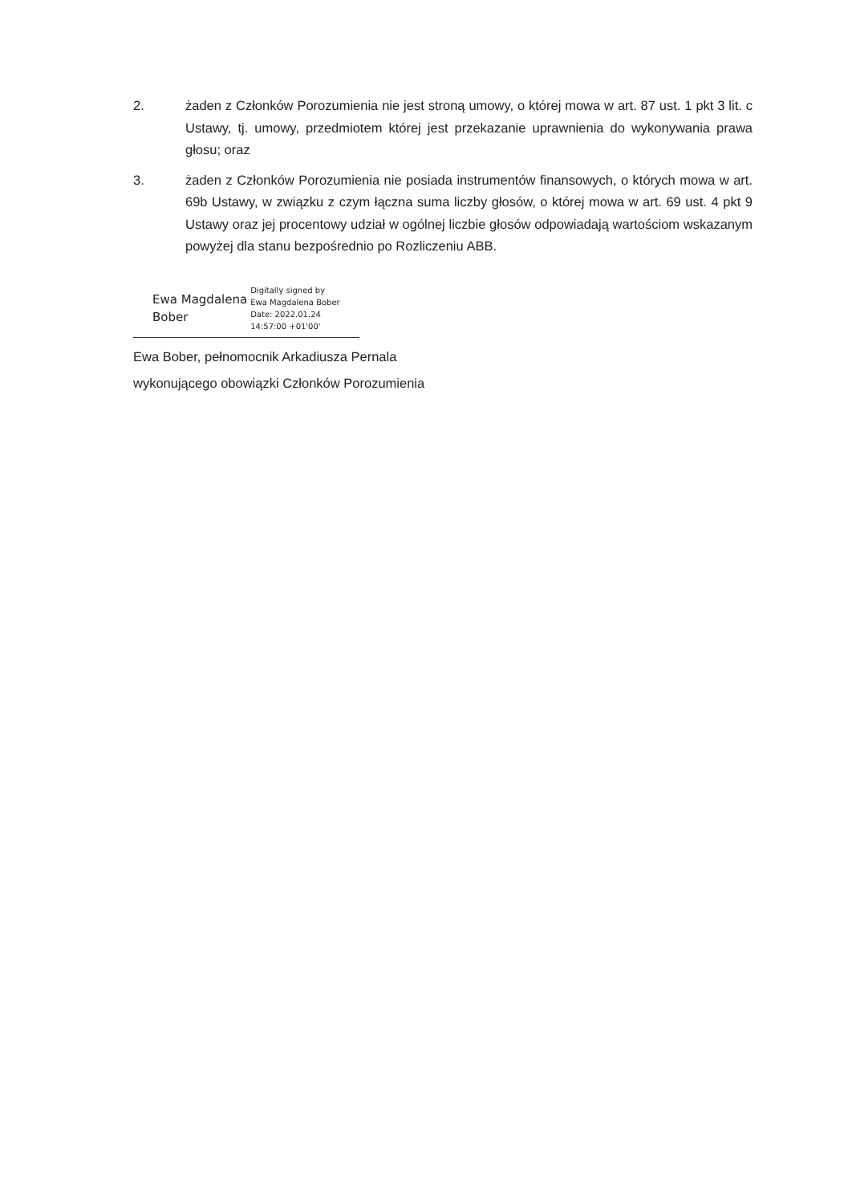2. żaden z Członków Porozumienia nie jest stroną umowy, o której mowa w art. 87 ust. 1 pkt 3 lit. c Ustawy, tj. umowy, przedmiotem której jest przekazanie uprawnienia do wykonywania prawa głosu; oraz
3. żaden z Członków Porozumienia nie posiada instrumentów finansowych, o których mowa w art. 69b Ustawy, w związku z czym łączna suma liczby głosów, o której mowa w art. 69 ust. 4 pkt 9 Ustawy oraz jej procentowy udział w ogólnej liczbie głosów odpowiadają wartościom wskazanym powyżej dla stanu bezpośrednio po Rozliczeniu ABB.
Ewa Magdalena
Bober
Digitally signed by
Ewa Magdalena Bober
Date: 2022.01.24
14:57:00 +01'00'
Ewa Bober, pełnomocnik Arkadiusza Pernala
wykonującego obowiązki Członków Porozumienia